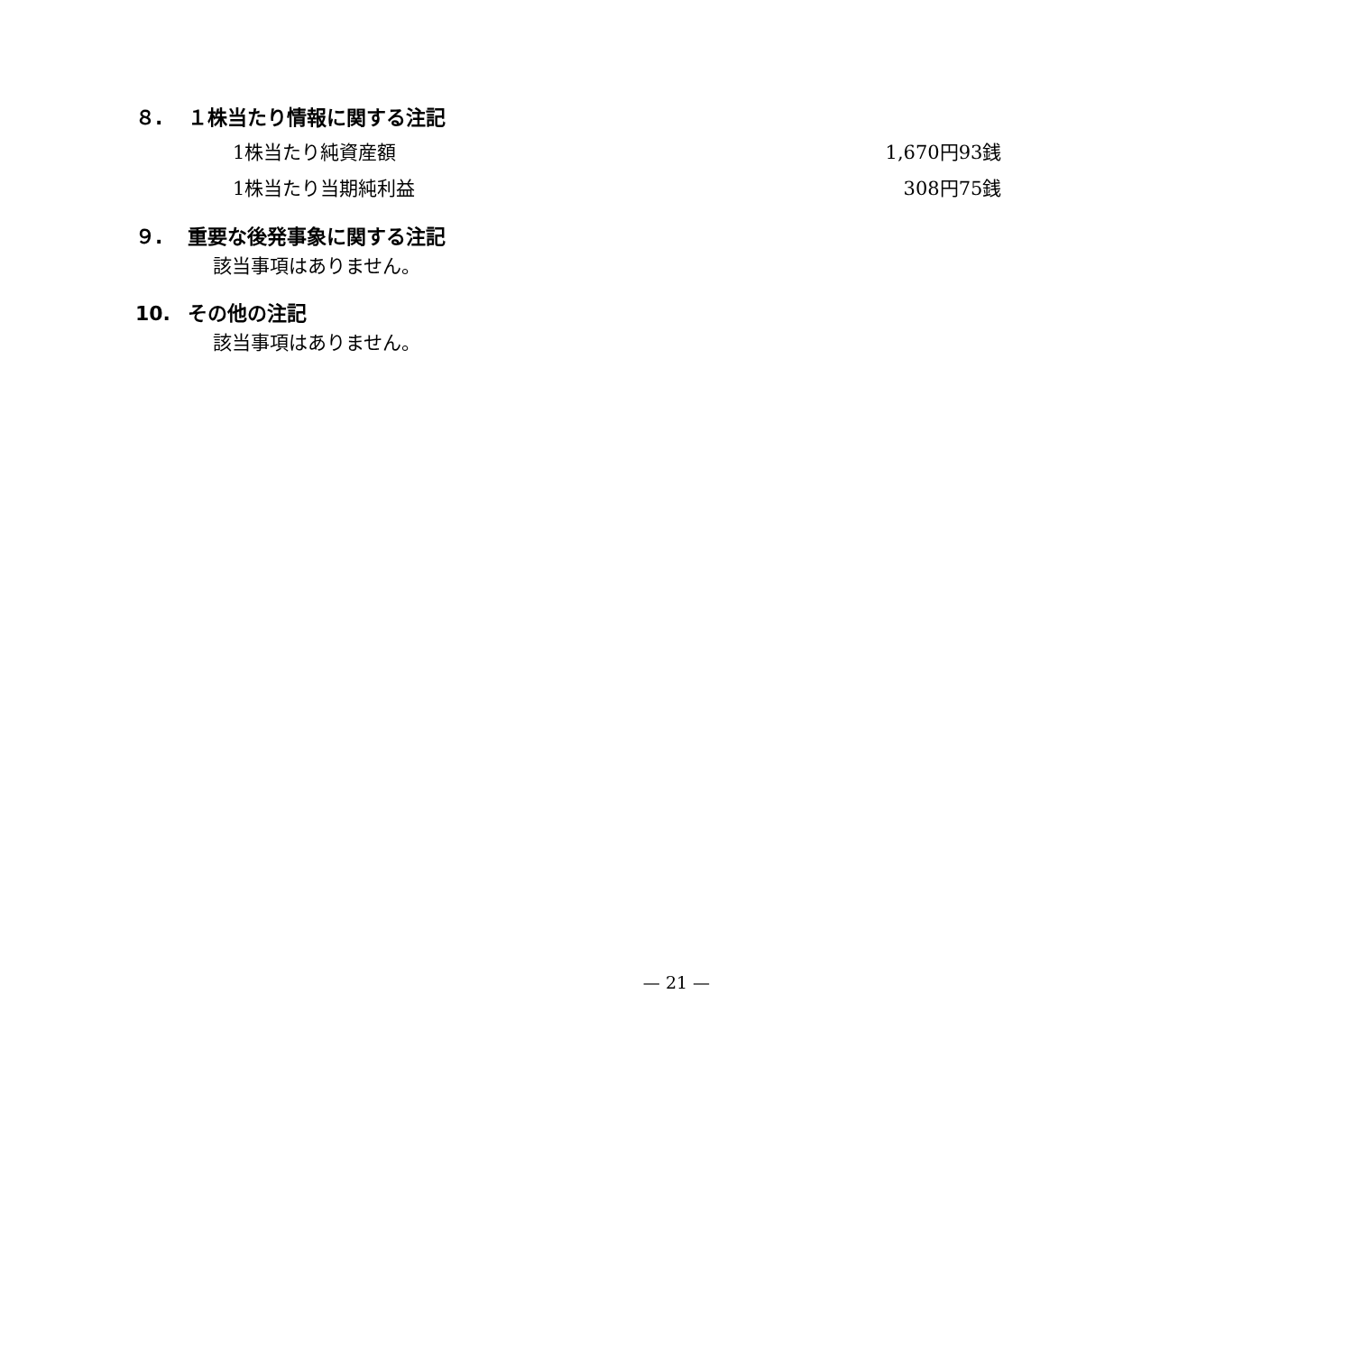８. １株当たり情報に関する注記
| 1株当たり純資産額 | 1,670円93銭 |
| 1株当たり当期純利益 | 308円75銭 |
９. 重要な後発事象に関する注記
該当事項はありません。
10. その他の注記
該当事項はありません。
— 21 —